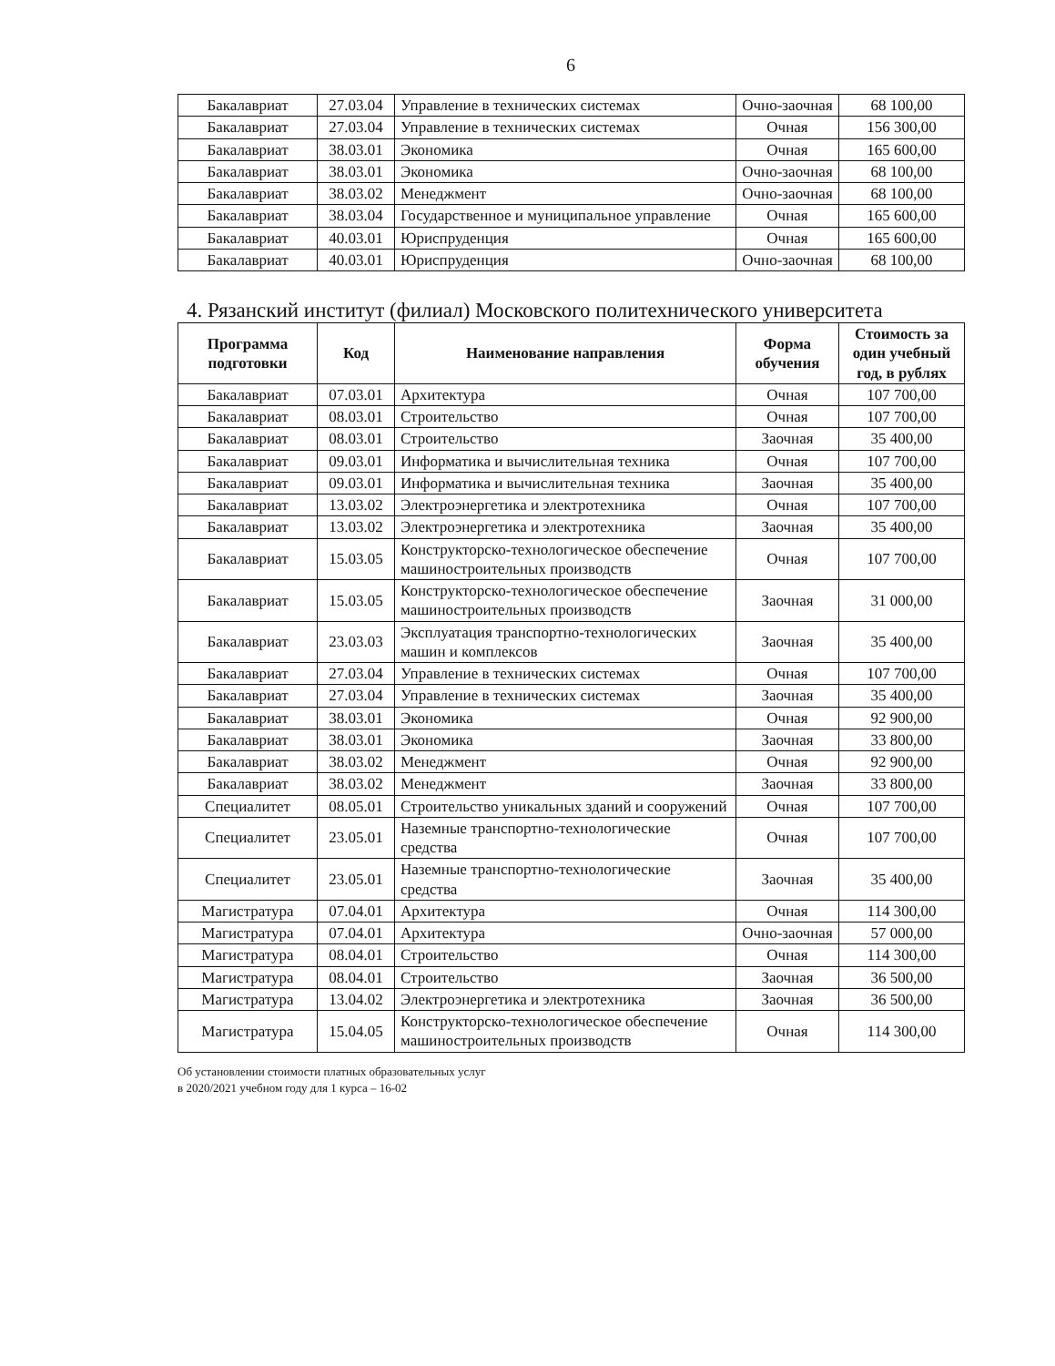6
| Бакалавриат | 27.03.04 | Управление в технических системах | Очно-заочная | 68 100,00 |
| Бакалавриат | 27.03.04 | Управление в технических системах | Очная | 156 300,00 |
| Бакалавриат | 38.03.01 | Экономика | Очная | 165 600,00 |
| Бакалавриат | 38.03.01 | Экономика | Очно-заочная | 68 100,00 |
| Бакалавриат | 38.03.02 | Менеджмент | Очно-заочная | 68 100,00 |
| Бакалавриат | 38.03.04 | Государственное и муниципальное управление | Очная | 165 600,00 |
| Бакалавриат | 40.03.01 | Юриспруденция | Очная | 165 600,00 |
| Бакалавриат | 40.03.01 | Юриспруденция | Очно-заочная | 68 100,00 |
4. Рязанский институт (филиал) Московского политехнического университета
| Программа подготовки | Код | Наименование направления | Форма обучения | Стоимость за один учебный год, в рублях |
| --- | --- | --- | --- | --- |
| Бакалавриат | 07.03.01 | Архитектура | Очная | 107 700,00 |
| Бакалавриат | 08.03.01 | Строительство | Очная | 107 700,00 |
| Бакалавриат | 08.03.01 | Строительство | Заочная | 35 400,00 |
| Бакалавриат | 09.03.01 | Информатика и вычислительная техника | Очная | 107 700,00 |
| Бакалавриат | 09.03.01 | Информатика и вычислительная техника | Заочная | 35 400,00 |
| Бакалавриат | 13.03.02 | Электроэнергетика и электротехника | Очная | 107 700,00 |
| Бакалавриат | 13.03.02 | Электроэнергетика и электротехника | Заочная | 35 400,00 |
| Бакалавриат | 15.03.05 | Конструкторско-технологическое обеспечение машиностроительных производств | Очная | 107 700,00 |
| Бакалавриат | 15.03.05 | Конструкторско-технологическое обеспечение машиностроительных производств | Заочная | 31 000,00 |
| Бакалавриат | 23.03.03 | Эксплуатация транспортно-технологических машин и комплексов | Заочная | 35 400,00 |
| Бакалавриат | 27.03.04 | Управление в технических системах | Очная | 107 700,00 |
| Бакалавриат | 27.03.04 | Управление в технических системах | Заочная | 35 400,00 |
| Бакалавриат | 38.03.01 | Экономика | Очная | 92 900,00 |
| Бакалавриат | 38.03.01 | Экономика | Заочная | 33 800,00 |
| Бакалавриат | 38.03.02 | Менеджмент | Очная | 92 900,00 |
| Бакалавриат | 38.03.02 | Менеджмент | Заочная | 33 800,00 |
| Специалитет | 08.05.01 | Строительство уникальных зданий и сооружений | Очная | 107 700,00 |
| Специалитет | 23.05.01 | Наземные транспортно-технологические средства | Очная | 107 700,00 |
| Специалитет | 23.05.01 | Наземные транспортно-технологические средства | Заочная | 35 400,00 |
| Магистратура | 07.04.01 | Архитектура | Очная | 114 300,00 |
| Магистратура | 07.04.01 | Архитектура | Очно-заочная | 57 000,00 |
| Магистратура | 08.04.01 | Строительство | Очная | 114 300,00 |
| Магистратура | 08.04.01 | Строительство | Заочная | 36 500,00 |
| Магистратура | 13.04.02 | Электроэнергетика и электротехника | Заочная | 36 500,00 |
| Магистратура | 15.04.05 | Конструкторско-технологическое обеспечение машиностроительных производств | Очная | 114 300,00 |
Об установлении стоимости платных образовательных услуг
в 2020/2021 учебном году для 1 курса – 16-02